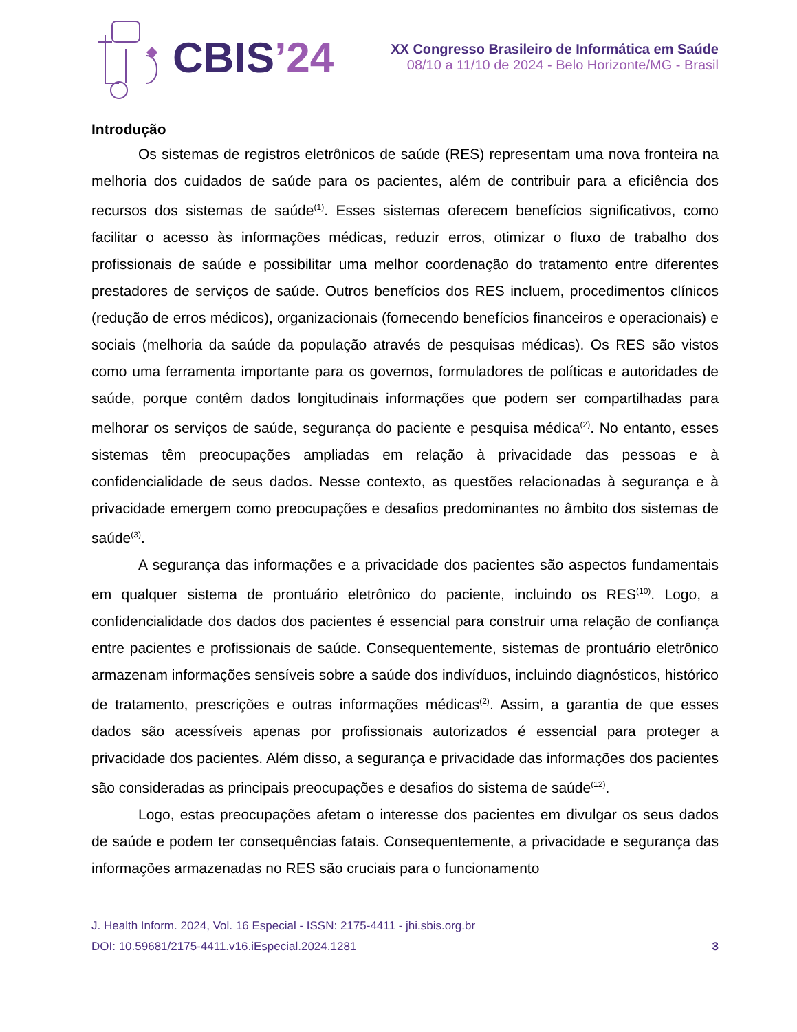CBIS’24
XX Congresso Brasileiro de Informática em Saúde
08/10 a 11/10 de 2024 - Belo Horizonte/MG - Brasil
Introdução
Os sistemas de registros eletrônicos de saúde (RES) representam uma nova fronteira na melhoria dos cuidados de saúde para os pacientes, além de contribuir para a eficiência dos recursos dos sistemas de saúde<sup>(1)</sup>. Esses sistemas oferecem benefícios significativos, como facilitar o acesso às informações médicas, reduzir erros, otimizar o fluxo de trabalho dos profissionais de saúde e possibilitar uma melhor coordenação do tratamento entre diferentes prestadores de serviços de saúde. Outros benefícios dos RES incluem, procedimentos clínicos (redução de erros médicos), organizacionais (fornecendo benefícios financeiros e operacionais) e sociais (melhoria da saúde da população através de pesquisas médicas). Os RES são vistos como uma ferramenta importante para os governos, formuladores de políticas e autoridades de saúde, porque contêm dados longitudinais informações que podem ser compartilhadas para melhorar os serviços de saúde, segurança do paciente e pesquisa médica<sup>(2)</sup>. No entanto, esses sistemas têm preocupações ampliadas em relação à privacidade das pessoas e à confidencialidade de seus dados. Nesse contexto, as questões relacionadas à segurança e à privacidade emergem como preocupações e desafios predominantes no âmbito dos sistemas de saúde<sup>(3)</sup>.
A segurança das informações e a privacidade dos pacientes são aspectos fundamentais em qualquer sistema de prontuário eletrônico do paciente, incluindo os RES<sup>(10)</sup>. Logo, a confidencialidade dos dados dos pacientes é essencial para construir uma relação de confiança entre pacientes e profissionais de saúde. Consequentemente, sistemas de prontuário eletrônico armazenam informações sensíveis sobre a saúde dos indivíduos, incluindo diagnósticos, histórico de tratamento, prescrições e outras informações médicas<sup>(2)</sup>. Assim, a garantia de que esses dados são acessíveis apenas por profissionais autorizados é essencial para proteger a privacidade dos pacientes. Além disso, a segurança e privacidade das informações dos pacientes são consideradas as principais preocupações e desafios do sistema de saúde<sup>(12)</sup>.
Logo, estas preocupações afetam o interesse dos pacientes em divulgar os seus dados de saúde e podem ter consequências fatais. Consequentemente, a privacidade e segurança das informações armazenadas no RES são cruciais para o funcionamento
J. Health Inform. 2024, Vol. 16 Especial - ISSN: 2175-4411 - jhi.sbis.org.br
DOI: 10.59681/2175-4411.v16.iEspecial.2024.1281 3